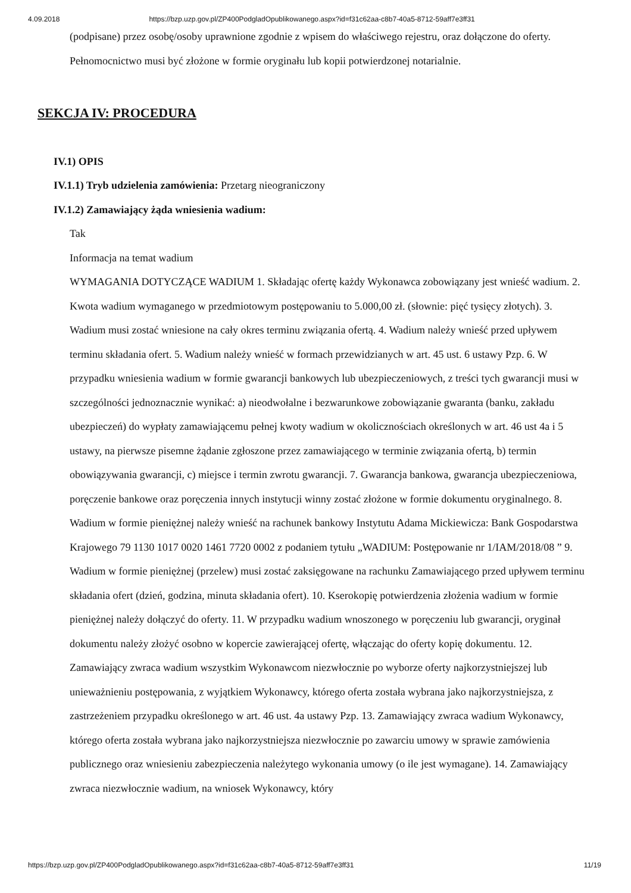4.09.2018 https://bzp.uzp.gov.pl/ZP400PodgladOpublikowanego.aspx?id=f31c62aa-c8b7-40a5-8712-59aff7e3ff31
(podpisane) przez osobę/osoby uprawnione zgodnie z wpisem do właściwego rejestru, oraz dołączone do oferty. Pełnomocnictwo musi być złożone w formie oryginału lub kopii potwierdzonej notarialnie.
SEKCJA IV: PROCEDURA
IV.1) OPIS
IV.1.1) Tryb udzielenia zamówienia: Przetarg nieograniczony
IV.1.2) Zamawiający żąda wniesienia wadium:
Tak
Informacja na temat wadium
WYMAGANIA DOTYCZĄCE WADIUM 1. Składając ofertę każdy Wykonawca zobowiązany jest wnieść wadium. 2. Kwota wadium wymaganego w przedmiotowym postępowaniu to 5.000,00 zł. (słownie: pięć tysięcy złotych). 3. Wadium musi zostać wniesione na cały okres terminu związania ofertą. 4. Wadium należy wnieść przed upływem terminu składania ofert. 5. Wadium należy wnieść w formach przewidzianych w art. 45 ust. 6 ustawy Pzp. 6. W przypadku wniesienia wadium w formie gwarancji bankowych lub ubezpieczeniowych, z treści tych gwarancji musi w szczególności jednoznacznie wynikać: a) nieodwołalne i bezwarunkowe zobowiązanie gwaranta (banku, zakładu ubezpieczeń) do wypłaty zamawiającemu pełnej kwoty wadium w okolicznościach określonych w art. 46 ust 4a i 5 ustawy, na pierwsze pisemne żądanie zgłoszone przez zamawiającego w terminie związania ofertą, b) termin obowiązywania gwarancji, c) miejsce i termin zwrotu gwarancji. 7. Gwarancja bankowa, gwarancja ubezpieczeniowa, poręczenie bankowe oraz poręczenia innych instytucji winny zostać złożone w formie dokumentu oryginalnego. 8. Wadium w formie pieniężnej należy wnieść na rachunek bankowy Instytutu Adama Mickiewicza: Bank Gospodarstwa Krajowego 79 1130 1017 0020 1461 7720 0002 z podaniem tytułu „WADIUM: Postępowanie nr 1/IAM/2018/08 ” 9. Wadium w formie pieniężnej (przelew) musi zostać zaksięgowane na rachunku Zamawiającego przed upływem terminu składania ofert (dzień, godzina, minuta składania ofert). 10. Kserokopię potwierdzenia złożenia wadium w formie pieniężnej należy dołączyć do oferty. 11. W przypadku wadium wnoszonego w poręczeniu lub gwarancji, oryginał dokumentu należy złożyć osobno w kopercie zawierającej ofertę, włączając do oferty kopię dokumentu. 12. Zamawiający zwraca wadium wszystkim Wykonawcom niezwłocznie po wyborze oferty najkorzystniejszej lub unieważnieniu postępowania, z wyjątkiem Wykonawcy, którego oferta została wybrana jako najkorzystniejsza, z zastrzeżeniem przypadku określonego w art. 46 ust. 4a ustawy Pzp. 13. Zamawiający zwraca wadium Wykonawcy, którego oferta została wybrana jako najkorzystniejsza niezwłocznie po zawarciu umowy w sprawie zamówienia publicznego oraz wniesieniu zabezpieczenia należytego wykonania umowy (o ile jest wymagane). 14. Zamawiający zwraca niezwłocznie wadium, na wniosek Wykonawcy, który
https://bzp.uzp.gov.pl/ZP400PodgladOpublikowanego.aspx?id=f31c62aa-c8b7-40a5-8712-59aff7e3ff31 11/19